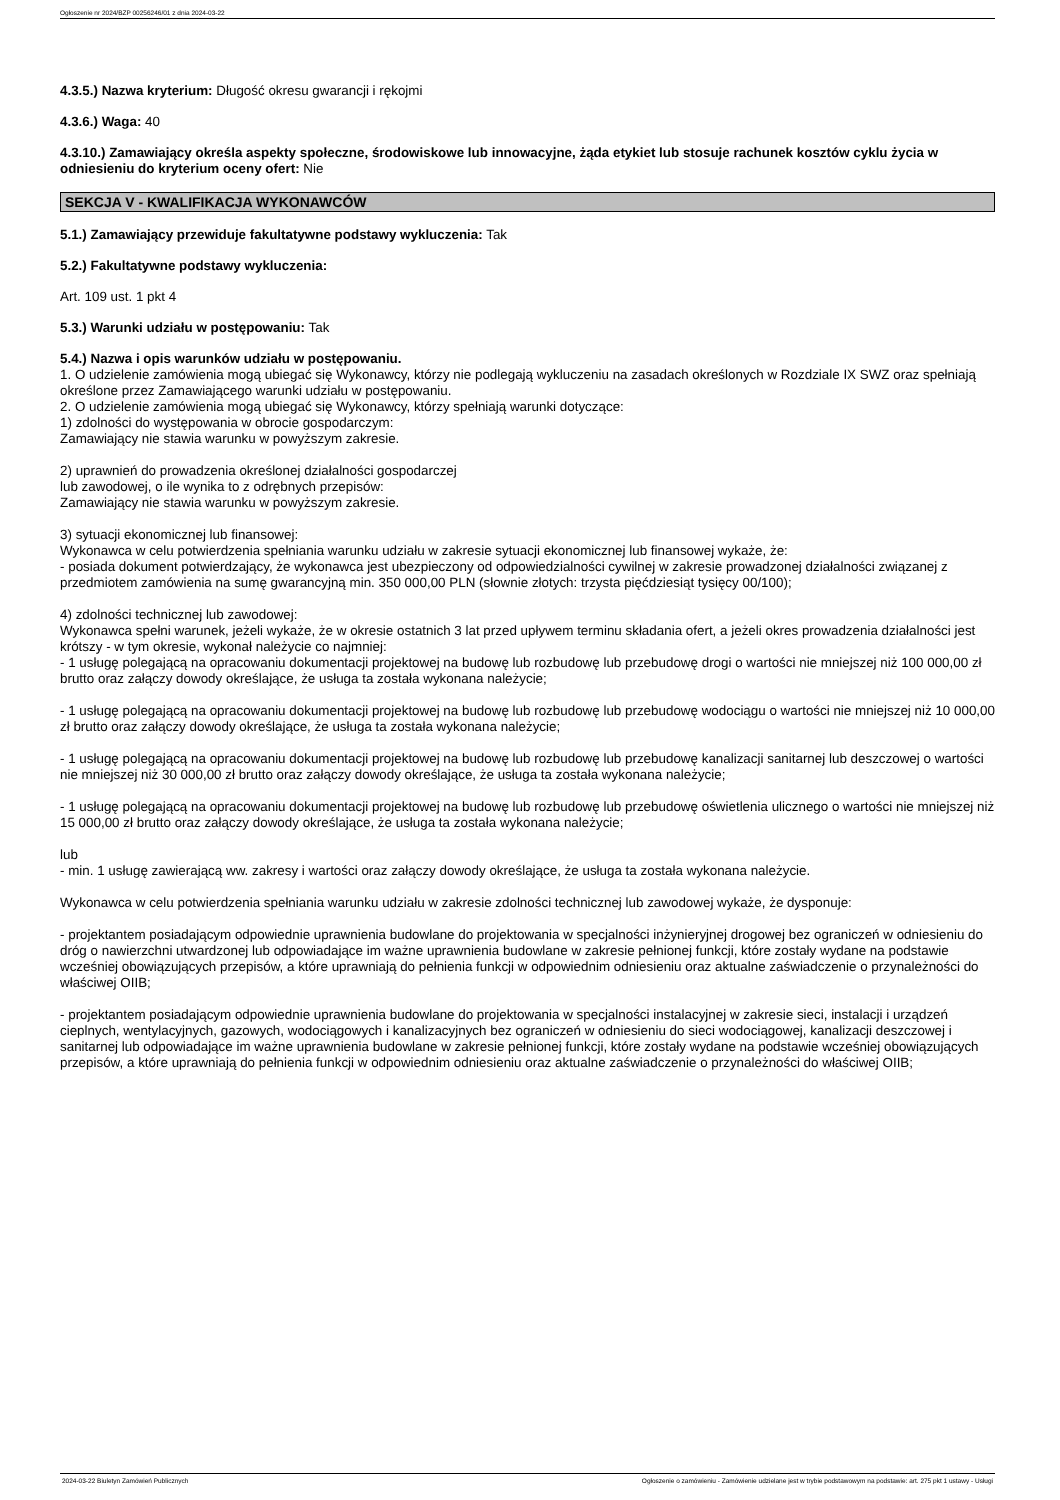Ogłoszenie nr 2024/BZP 00256246/01 z dnia 2024-03-22
4.3.5.) Nazwa kryterium: Długość okresu gwarancji i rękojmi
4.3.6.) Waga: 40
4.3.10.) Zamawiający określa aspekty społeczne, środowiskowe lub innowacyjne, żąda etykiet lub stosuje rachunek kosztów cyklu życia w odniesieniu do kryterium oceny ofert: Nie
SEKCJA V - KWALIFIKACJA WYKONAWCÓW
5.1.) Zamawiający przewiduje fakultatywne podstawy wykluczenia: Tak
5.2.) Fakultatywne podstawy wykluczenia:
Art. 109 ust. 1 pkt 4
5.3.) Warunki udziału w postępowaniu: Tak
5.4.) Nazwa i opis warunków udziału w postępowaniu.
1. O udzielenie zamówienia mogą ubiegać się Wykonawcy, którzy nie podlegają wykluczeniu na zasadach określonych w Rozdziale IX SWZ oraz spełniają określone przez Zamawiającego warunki udziału w postępowaniu.
2. O udzielenie zamówienia mogą ubiegać się Wykonawcy, którzy spełniają warunki dotyczące:
1) zdolności do występowania w obrocie gospodarczym:
Zamawiający nie stawia warunku w powyższym zakresie.
2) uprawnień do prowadzenia określonej działalności gospodarczej
lub zawodowej, o ile wynika to z odrębnych przepisów:
Zamawiający nie stawia warunku w powyższym zakresie.
3) sytuacji ekonomicznej lub finansowej:
Wykonawca w celu potwierdzenia spełniania warunku udziału w zakresie sytuacji ekonomicznej lub finansowej wykaże, że:
- posiada dokument potwierdzający, że wykonawca jest ubezpieczony od odpowiedzialności cywilnej w zakresie prowadzonej działalności związanej z przedmiotem zamówienia na sumę gwarancyjną min. 350 000,00 PLN (słownie złotych: trzysta pięćdziesiąt tysięcy 00/100);
4) zdolności technicznej lub zawodowej:
Wykonawca spełni warunek, jeżeli wykaże, że w okresie ostatnich 3 lat przed upływem terminu składania ofert, a jeżeli okres prowadzenia działalności jest krótszy - w tym okresie, wykonał należycie co najmniej:
- 1 usługę polegającą na opracowaniu dokumentacji projektowej na budowę lub rozbudowę lub przebudowę drogi o wartości nie mniejszej niż 100 000,00 zł brutto oraz załączy dowody określające, że usługa ta została wykonana należycie;
- 1 usługę polegającą na opracowaniu dokumentacji projektowej na budowę lub rozbudowę lub przebudowę wodociągu o wartości nie mniejszej niż 10 000,00 zł brutto oraz załączy dowody określające, że usługa ta została wykonana należycie;
- 1 usługę polegającą na opracowaniu dokumentacji projektowej na budowę lub rozbudowę lub przebudowę kanalizacji sanitarnej lub deszczowej o wartości nie mniejszej niż 30 000,00 zł brutto oraz załączy dowody określające, że usługa ta została wykonana należycie;
- 1 usługę polegającą na opracowaniu dokumentacji projektowej na budowę lub rozbudowę lub przebudowę oświetlenia ulicznego o wartości nie mniejszej niż 15 000,00 zł brutto oraz załączy dowody określające, że usługa ta została wykonana należycie;
lub
- min. 1 usługę zawierającą ww. zakresy i wartości oraz załączy dowody określające, że usługa ta została wykonana należycie.
Wykonawca w celu potwierdzenia spełniania warunku udziału w zakresie zdolności technicznej lub zawodowej wykaże, że dysponuje:
- projektantem posiadającym odpowiednie uprawnienia budowlane do projektowania w specjalności inżynieryjnej drogowej bez ograniczeń w odniesieniu do dróg o nawierzchni utwardzonej lub odpowiadające im ważne uprawnienia budowlane w zakresie pełnionej funkcji, które zostały wydane na podstawie wcześniej obowiązujących przepisów, a które uprawniają do pełnienia funkcji w odpowiednim odniesieniu oraz aktualne zaświadczenie o przynależności do właściwej OIIB;
- projektantem posiadającym odpowiednie uprawnienia budowlane do projektowania w specjalności instalacyjnej w zakresie sieci, instalacji i urządzeń cieplnych, wentylacyjnych, gazowych, wodociągowych i kanalizacyjnych bez ograniczeń w odniesieniu do sieci wodociągowej, kanalizacji deszczowej i sanitarnej lub odpowiadające im ważne uprawnienia budowlane w zakresie pełnionej funkcji, które zostały wydane na podstawie wcześniej obowiązujących przepisów, a które uprawniają do pełnienia funkcji w odpowiednim odniesieniu oraz aktualne zaświadczenie o przynależności do właściwej OIIB;
2024-03-22 Biuletyn Zamówień Publicznych Ogłoszenie o zamówieniu - Zamówienie udzielane jest w trybie podstawowym na podstawie: art. 275 pkt 1 ustawy - Usługi